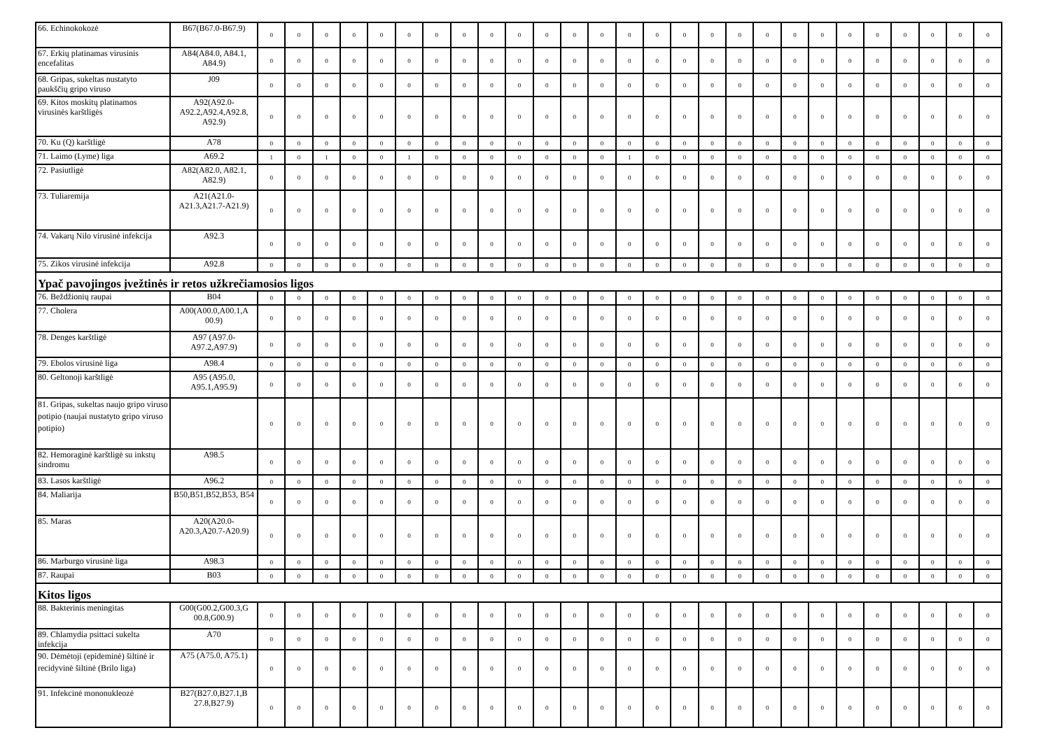| 66. Echinokokozė | B67(B67.0-B67.9) | 0 | 0 | 0 | 0 | 0 | 0 | 0 | 0 | 0 | 0 | 0 | 0 | 0 | 0 | 0 | 0 | 0 | 0 | 0 | 0 | 0 | 0 | 0 | 0 | 0 | 0 | 0 |
| 67. Erkių platinamas virusinis encefalitas | A84(A84.0, A84.1, A84.9) | 0 | 0 | 0 | 0 | 0 | 0 | 0 | 0 | 0 | 0 | 0 | 0 | 0 | 0 | 0 | 0 | 0 | 0 | 0 | 0 | 0 | 0 | 0 | 0 | 0 | 0 | 0 |
| 68. Gripas, sukeltas nustatyto paukščių gripo viruso | J09 | 0 | 0 | 0 | 0 | 0 | 0 | 0 | 0 | 0 | 0 | 0 | 0 | 0 | 0 | 0 | 0 | 0 | 0 | 0 | 0 | 0 | 0 | 0 | 0 | 0 | 0 | 0 |
| 69. Kitos moskitų platinamos virusinės karštligės | A92(A92.0-A92.2,A92.4,A92.8, A92.9) | 0 | 0 | 0 | 0 | 0 | 0 | 0 | 0 | 0 | 0 | 0 | 0 | 0 | 0 | 0 | 0 | 0 | 0 | 0 | 0 | 0 | 0 | 0 | 0 | 0 | 0 | 0 |
| 70. Ku (Q) karštligė | A78 | 0 | 0 | 0 | 0 | 0 | 0 | 0 | 0 | 0 | 0 | 0 | 0 | 0 | 0 | 0 | 0 | 0 | 0 | 0 | 0 | 0 | 0 | 0 | 0 | 0 | 0 | 0 |
| 71. Laimo (Lyme) liga | A69.2 | 1 | 0 | 1 | 0 | 0 | 1 | 0 | 0 | 0 | 0 | 0 | 0 | 0 | 1 | 0 | 0 | 0 | 0 | 0 | 0 | 0 | 0 | 0 | 0 | 0 | 0 | 0 |
| 72. Pasiutligė | A82(A82.0, A82.1, A82.9) | 0 | 0 | 0 | 0 | 0 | 0 | 0 | 0 | 0 | 0 | 0 | 0 | 0 | 0 | 0 | 0 | 0 | 0 | 0 | 0 | 0 | 0 | 0 | 0 | 0 | 0 | 0 |
| 73. Tuliaremija | A21(A21.0-A21.3,A21.7-A21.9) | 0 | 0 | 0 | 0 | 0 | 0 | 0 | 0 | 0 | 0 | 0 | 0 | 0 | 0 | 0 | 0 | 0 | 0 | 0 | 0 | 0 | 0 | 0 | 0 | 0 | 0 | 0 |
| 74. Vakarų Nilo virusinė infekcija | A92.3 | 0 | 0 | 0 | 0 | 0 | 0 | 0 | 0 | 0 | 0 | 0 | 0 | 0 | 0 | 0 | 0 | 0 | 0 | 0 | 0 | 0 | 0 | 0 | 0 | 0 | 0 | 0 |
| 75. Zikos virusinė infekcija | A92.8 | 0 | 0 | 0 | 0 | 0 | 0 | 0 | 0 | 0 | 0 | 0 | 0 | 0 | 0 | 0 | 0 | 0 | 0 | 0 | 0 | 0 | 0 | 0 | 0 | 0 | 0 | 0 |
| Ypač pavojingos įvežtinės ir retos užkrečiamosios ligos | | | | | | | | | | | | | | | | | | | | | | | | | | | | |
| 76. Beždžionių raupai | B04 | 0 | 0 | 0 | 0 | 0 | 0 | 0 | 0 | 0 | 0 | 0 | 0 | 0 | 0 | 0 | 0 | 0 | 0 | 0 | 0 | 0 | 0 | 0 | 0 | 0 | 0 | 0 |
| 77. Cholera | A00(A00.0,A00.1,A 00.9) | 0 | 0 | 0 | 0 | 0 | 0 | 0 | 0 | 0 | 0 | 0 | 0 | 0 | 0 | 0 | 0 | 0 | 0 | 0 | 0 | 0 | 0 | 0 | 0 | 0 | 0 | 0 |
| 78. Denges karštligė | A97 (A97.0-A97.2,A97.9) | 0 | 0 | 0 | 0 | 0 | 0 | 0 | 0 | 0 | 0 | 0 | 0 | 0 | 0 | 0 | 0 | 0 | 0 | 0 | 0 | 0 | 0 | 0 | 0 | 0 | 0 | 0 |
| 79. Ebolos virusinė liga | A98.4 | 0 | 0 | 0 | 0 | 0 | 0 | 0 | 0 | 0 | 0 | 0 | 0 | 0 | 0 | 0 | 0 | 0 | 0 | 0 | 0 | 0 | 0 | 0 | 0 | 0 | 0 | 0 |
| 80. Geltonoji karštligė | A95 (A95.0, A95.1,A95.9) | 0 | 0 | 0 | 0 | 0 | 0 | 0 | 0 | 0 | 0 | 0 | 0 | 0 | 0 | 0 | 0 | 0 | 0 | 0 | 0 | 0 | 0 | 0 | 0 | 0 | 0 | 0 |
| 81. Gripas, sukeltas naujo gripo viruso potipio (naujai nustatyto gripo viruso potipio) | | 0 | 0 | 0 | 0 | 0 | 0 | 0 | 0 | 0 | 0 | 0 | 0 | 0 | 0 | 0 | 0 | 0 | 0 | 0 | 0 | 0 | 0 | 0 | 0 | 0 | 0 | 0 |
| 82. Hemoraginė karštligė su inkstų sindromu | A98.5 | 0 | 0 | 0 | 0 | 0 | 0 | 0 | 0 | 0 | 0 | 0 | 0 | 0 | 0 | 0 | 0 | 0 | 0 | 0 | 0 | 0 | 0 | 0 | 0 | 0 | 0 | 0 |
| 83. Lasos karštligė | A96.2 | 0 | 0 | 0 | 0 | 0 | 0 | 0 | 0 | 0 | 0 | 0 | 0 | 0 | 0 | 0 | 0 | 0 | 0 | 0 | 0 | 0 | 0 | 0 | 0 | 0 | 0 | 0 |
| 84. Maliarija | B50,B51,B52,B53, B54 | 0 | 0 | 0 | 0 | 0 | 0 | 0 | 0 | 0 | 0 | 0 | 0 | 0 | 0 | 0 | 0 | 0 | 0 | 0 | 0 | 0 | 0 | 0 | 0 | 0 | 0 | 0 |
| 85. Maras | A20(A20.0-A20.3,A20.7-A20.9) | 0 | 0 | 0 | 0 | 0 | 0 | 0 | 0 | 0 | 0 | 0 | 0 | 0 | 0 | 0 | 0 | 0 | 0 | 0 | 0 | 0 | 0 | 0 | 0 | 0 | 0 | 0 |
| 86. Marburgo virusinė liga | A98.3 | 0 | 0 | 0 | 0 | 0 | 0 | 0 | 0 | 0 | 0 | 0 | 0 | 0 | 0 | 0 | 0 | 0 | 0 | 0 | 0 | 0 | 0 | 0 | 0 | 0 | 0 | 0 |
| 87. Raupai | B03 | 0 | 0 | 0 | 0 | 0 | 0 | 0 | 0 | 0 | 0 | 0 | 0 | 0 | 0 | 0 | 0 | 0 | 0 | 0 | 0 | 0 | 0 | 0 | 0 | 0 | 0 | 0 |
| Kitos ligos | | | | | | | | | | | | | | | | | | | | | | | | | | | | |
| 88. Bakterinis meningitas | G00(G00.2,G00.3,G 00.8,G00.9) | 0 | 0 | 0 | 0 | 0 | 0 | 0 | 0 | 0 | 0 | 0 | 0 | 0 | 0 | 0 | 0 | 0 | 0 | 0 | 0 | 0 | 0 | 0 | 0 | 0 | 0 | 0 |
| 89. Chlamydia psittaci sukelta infekcija | A70 | 0 | 0 | 0 | 0 | 0 | 0 | 0 | 0 | 0 | 0 | 0 | 0 | 0 | 0 | 0 | 0 | 0 | 0 | 0 | 0 | 0 | 0 | 0 | 0 | 0 | 0 | 0 |
| 90. Dėmėtoji (epideminė) šiltinė ir recidyvinė šiltinė (Brilo liga) | A75 (A75.0, A75.1) | 0 | 0 | 0 | 0 | 0 | 0 | 0 | 0 | 0 | 0 | 0 | 0 | 0 | 0 | 0 | 0 | 0 | 0 | 0 | 0 | 0 | 0 | 0 | 0 | 0 | 0 | 0 |
| 91. Infekcinė mononukleozė | B27(B27.0,B27.1,B 27.8,B27.9) | 0 | 0 | 0 | 0 | 0 | 0 | 0 | 0 | 0 | 0 | 0 | 0 | 0 | 0 | 0 | 0 | 0 | 0 | 0 | 0 | 0 | 0 | 0 | 0 | 0 | 0 | 0 |